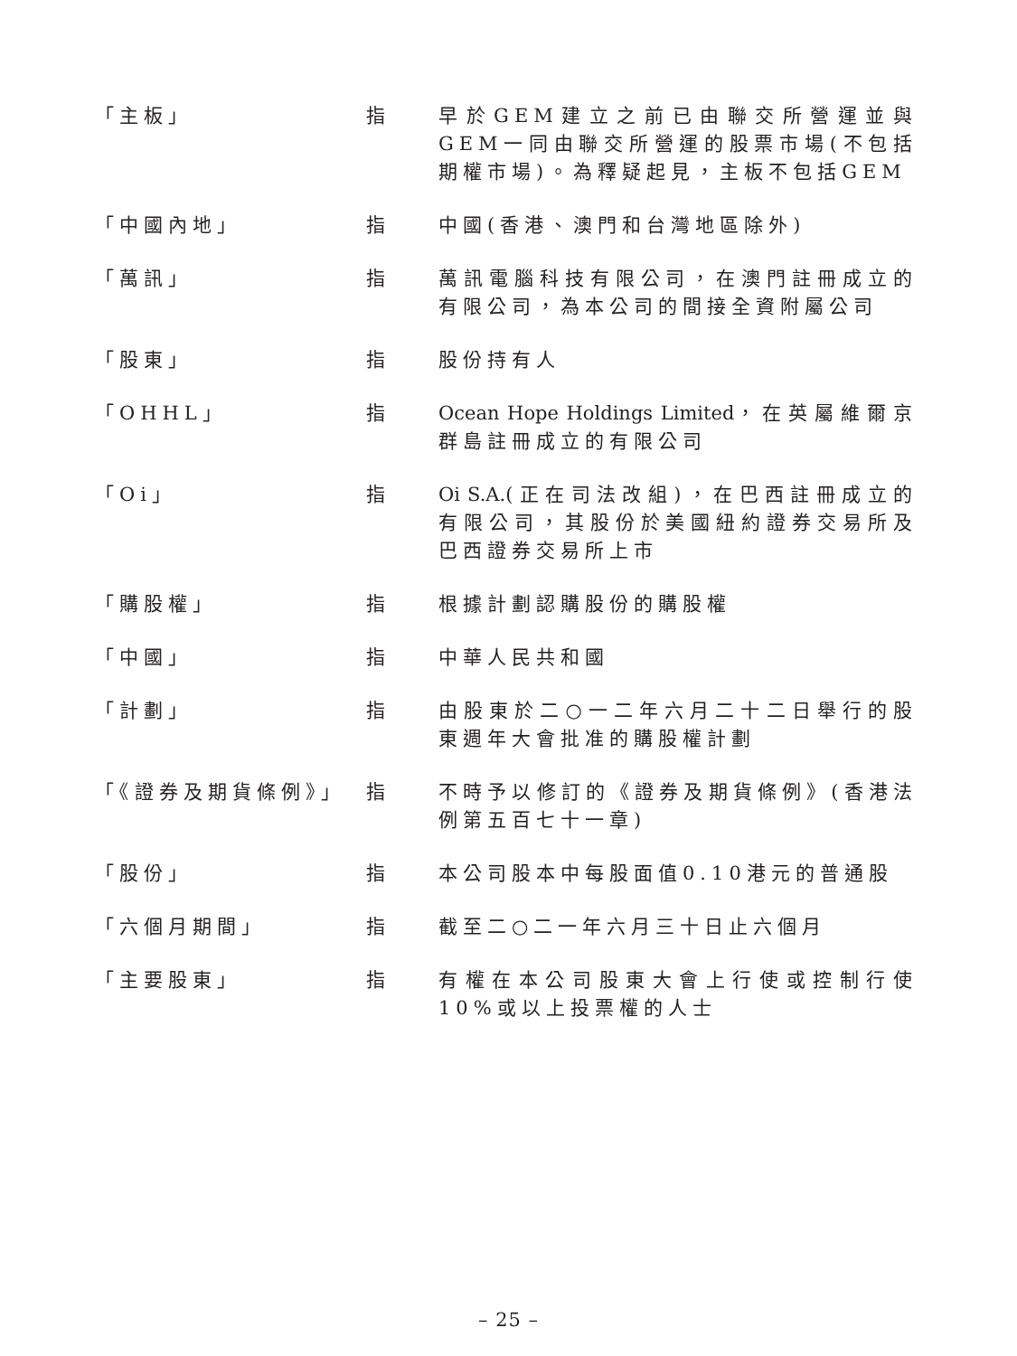「主板」 指 早於GEM建立之前已由聯交所營運並與GEM一同由聯交所營運的股票市場(不包括期權市場)。為釋疑起見，主板不包括GEM
「中國內地」 指 中國(香港、澳門和台灣地區除外)
「萬訊」 指 萬訊電腦科技有限公司，在澳門註冊成立的有限公司，為本公司的間接全資附屬公司
「股東」 指 股份持有人
「OHHL」 指 Ocean Hope Holdings Limited，在英屬維爾京群島註冊成立的有限公司
「Oi」 指 Oi S.A.(正在司法改組)，在巴西註冊成立的有限公司，其股份於美國紐約證券交易所及巴西證券交易所上市
「購股權」 指 根據計劃認購股份的購股權
「中國」 指 中華人民共和國
「計劃」 指 由股東於二○一二年六月二十二日舉行的股東週年大會批准的購股權計劃
「《證券及期貨條例》」 指 不時予以修訂的《證券及期貨條例》(香港法例第五百七十一章)
「股份」 指 本公司股本中每股面值0.10港元的普通股
「六個月期間」 指 截至二○二一年六月三十日止六個月
「主要股東」 指 有權在本公司股東大會上行使或控制行使10%或以上投票權的人士
– 25 –